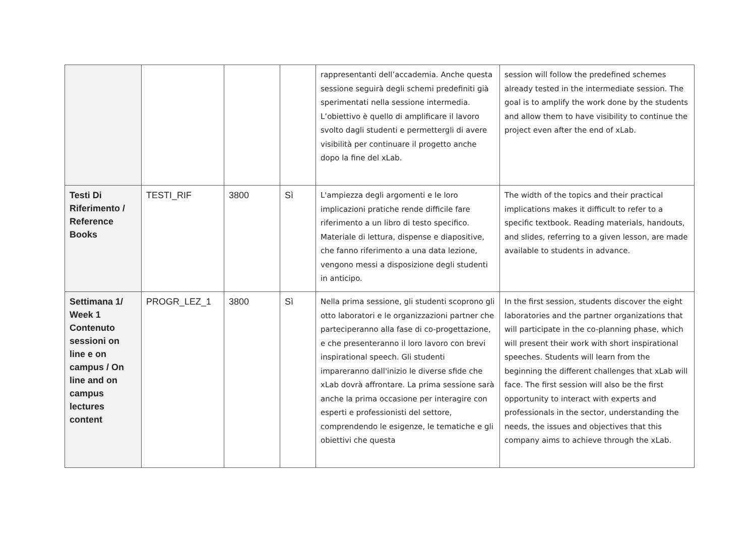| | | | | rappresentanti dell’accademia. Anche questa sessione seguirà degli schemi predefiniti già sperimentati nella sessione intermedia. L’obiettivo è quello di amplificare il lavoro svolto dagli studenti e permettergli di avere visibilità per continuare il progetto anche dopo la fine del xLab. | session will follow the predefined schemes already tested in the intermediate session. The goal is to amplify the work done by the students and allow them to have visibility to continue the project even after the end of xLab. |
| Testi Di Riferimento / Reference Books | TESTI_RIF | 3800 | Sì | L'ampiezza degli argomenti e le loro implicazioni pratiche rende difficile fare riferimento a un libro di testo specifico. Materiale di lettura, dispense e diapositive, che fanno riferimento a una data lezione, vengono messi a disposizione degli studenti in anticipo. | The width of the topics and their practical implications makes it difficult to refer to a specific textbook. Reading materials, handouts, and slides, referring to a given lesson, are made available to students in advance. |
| Settimana 1/ Week 1 Contenuto sessioni on line e on campus / On line and on campus lectures content | PROGR_LEZ_1 | 3800 | Sì | Nella prima sessione, gli studenti scoprono gli otto laboratori e le organizzazioni partner che parteciperanno alla fase di co-progettazione, e che presenteranno il loro lavoro con brevi inspirational speech. Gli studenti impareranno dall'inizio le diverse sfide che xLab dovrà affrontare. La prima sessione sarà anche la prima occasione per interagire con esperti e professionisti del settore, comprendendo le esigenze, le tematiche e gli obiettivi che questa | In the first session, students discover the eight laboratories and the partner organizations that will participate in the co-planning phase, which will present their work with short inspirational speeches. Students will learn from the beginning the different challenges that xLab will face. The first session will also be the first opportunity to interact with experts and professionals in the sector, understanding the needs, the issues and objectives that this company aims to achieve through the xLab. |